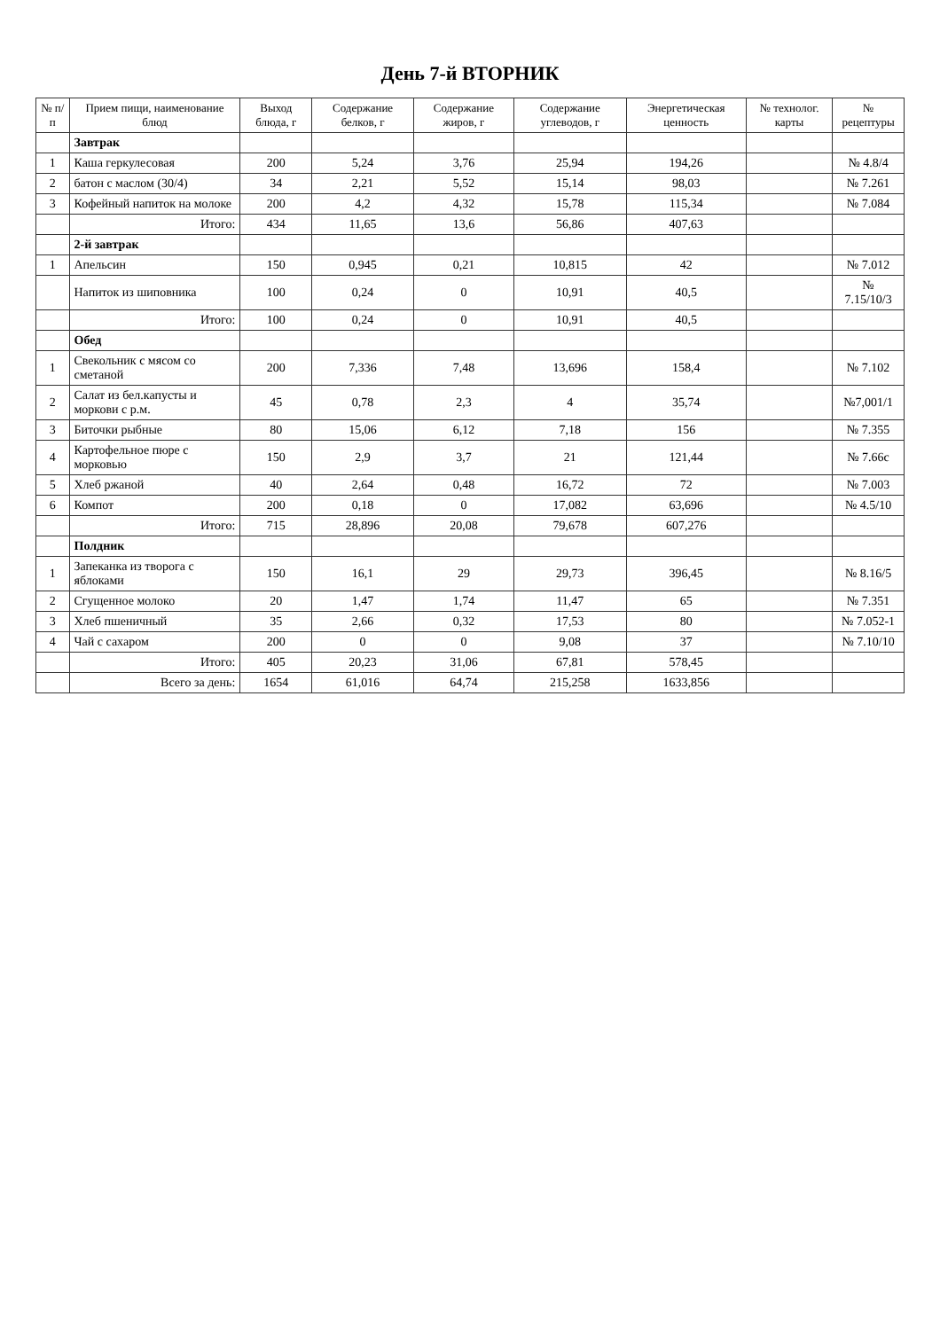День 7-й ВТОРНИК
| № п/п | Прием пищи, наименование блюд | Выход блюда, г | Содержание белков, г | Содержание жиров, г | Содержание углеводов, г | Энергетическая ценность | № технолог. карты | № рецептуры |
| --- | --- | --- | --- | --- | --- | --- | --- | --- |
| | Завтрак | | | | | | | |
| 1 | Каша геркулесовая | 200 | 5,24 | 3,76 | 25,94 | 194,26 | | № 4.8/4 |
| 2 | батон с маслом (30/4) | 34 | 2,21 | 5,52 | 15,14 | 98,03 | | № 7.261 |
| 3 | Кофейный напиток на молоке | 200 | 4,2 | 4,32 | 15,78 | 115,34 | | № 7.084 |
| | Итого: | 434 | 11,65 | 13,6 | 56,86 | 407,63 | | |
| | 2-й завтрак | | | | | | | |
| 1 | Апельсин | 150 | 0,945 | 0,21 | 10,815 | 42 | | № 7.012 |
| | Напиток из шиповника | 100 | 0,24 | 0 | 10,91 | 40,5 | | № 7.15/10/3 |
| | Итого: | 100 | 0,24 | 0 | 10,91 | 40,5 | | |
| | Обед | | | | | | | |
| 1 | Свекольник с мясом со сметаной | 200 | 7,336 | 7,48 | 13,696 | 158,4 | | № 7.102 |
| 2 | Салат из бел.капусты и моркови с р.м. | 45 | 0,78 | 2,3 | 4 | 35,74 | | №7,001/1 |
| 3 | Биточки рыбные | 80 | 15,06 | 6,12 | 7,18 | 156 | | № 7.355 |
| 4 | Картофельное пюре с морковью | 150 | 2,9 | 3,7 | 21 | 121,44 | | № 7.66с |
| 5 | Хлеб ржаной | 40 | 2,64 | 0,48 | 16,72 | 72 | | № 7.003 |
| 6 | Компот | 200 | 0,18 | 0 | 17,082 | 63,696 | | № 4.5/10 |
| | Итого: | 715 | 28,896 | 20,08 | 79,678 | 607,276 | | |
| | Полдник | | | | | | | |
| 1 | Запеканка из творога с яблоками | 150 | 16,1 | 29 | 29,73 | 396,45 | | № 8.16/5 |
| 2 | Сгущенное молоко | 20 | 1,47 | 1,74 | 11,47 | 65 | | № 7.351 |
| 3 | Хлеб пшеничный | 35 | 2,66 | 0,32 | 17,53 | 80 | | № 7.052-1 |
| 4 | Чай с сахаром | 200 | 0 | 0 | 9,08 | 37 | | № 7.10/10 |
| | Итого: | 405 | 20,23 | 31,06 | 67,81 | 578,45 | | |
| | Всего за день: | 1654 | 61,016 | 64,74 | 215,258 | 1633,856 | | |